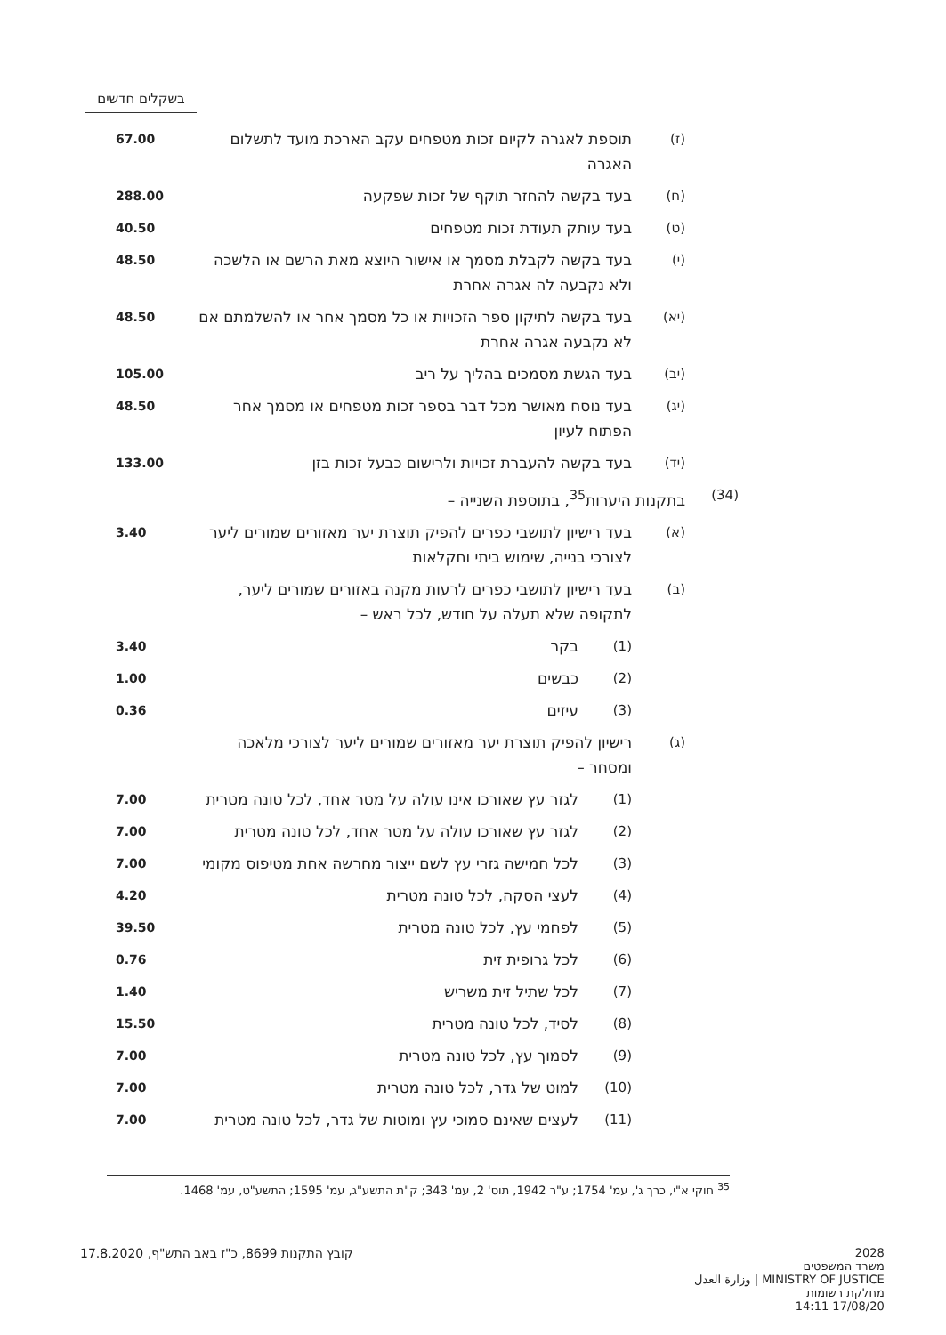בשקלים חדשים
| | (ז) | תוספת לאגרה לקיום זכות מטפחים עקב הארכת מועד לתשלום האגרה | | 67.00 |
| | (ח) | בעד בקשה להחזר תוקף של זכות שפקעה | | 288.00 |
| | (ט) | בעד עותק תעודת זכות מטפחים | | 40.50 |
| | (י) | בעד בקשה לקבלת מסמך או אישור היוצא מאת הרשם או הלשכה ולא נקבעה לה אגרה אחרת | | 48.50 |
| | (יא) | בעד בקשה לתיקון ספר הזכויות או כל מסמך אחר או להשלמתם אם לא נקבעה אגרה אחרת | | 48.50 |
| | (יב) | בעד הגשת מסמכים בהליך על ריב | | 105.00 |
| | (יג) | בעד נוסח מאושר מכל דבר בספר זכות מטפחים או מסמך אחר הפתוח לעיון | | 48.50 |
| | (יד) | בעד בקשה להעברת זכויות ולרישום כבעל זכות בזן | | 133.00 |
| (34) | בתקנות היערות<sup>35</sup>, בתוספת השנייה – | | | |
| | (א) | בעד רישיון לתושבי כפרים להפיק תוצרת יער מאזורים שמורים ליער לצורכי בנייה, שימוש ביתי וחקלאות | | 3.40 |
| | (ב) | בעד רישיון לתושבי כפרים לרעות מקנה באזורים שמורים ליער, לתקופה שלא תעלה על חודש, לכל ראש – | | |
| | | (1) | בקר | 3.40 |
| | | (2) | כבשים | 1.00 |
| | | (3) | עיזים | 0.36 |
| | (ג) | רישיון להפיק תוצרת יער מאזורים שמורים ליער לצורכי מלאכה ומסחר – | | |
| | | (1) | לגזר עץ שאורכו אינו עולה על מטר אחד, לכל טונה מטרית | 7.00 |
| | | (2) | לגזר עץ שאורכו עולה על מטר אחד, לכל טונה מטרית | 7.00 |
| | | (3) | לכל חמישה גזרי עץ לשם ייצור מחרשה אחת מטיפוס מקומי | 7.00 |
| | | (4) | לעצי הסקה, לכל טונה מטרית | 4.20 |
| | | (5) | לפחמי עץ, לכל טונה מטרית | 39.50 |
| | | (6) | לכל גרופית זית | 0.76 |
| | | (7) | לכל שתיל זית משריש | 1.40 |
| | | (8) | לסיד, לכל טונה מטרית | 15.50 |
| | | (9) | לסמוך עץ, לכל טונה מטרית | 7.00 |
| | | (10) | למוט של גדר, לכל טונה מטרית | 7.00 |
| | | (11) | לעצים שאינם סמוכי עץ ומוטות של גדר, לכל טונה מטרית | 7.00 |
<sup>35</sup> חוקי א"י, כרך ג', עמ' 1754; ע"ר 1942, תוס' 2, עמ' 343; ק"ת התשע"ג, עמ' 1595; התשע"ט, עמ' 1468.
קובץ התקנות 8699, כ"ז באב התש"ף, 17.8.2020
2028
משרד המשפטים
MINISTRY OF JUSTICE | وزارة العدل
מחלקת רשומות
17/08/20 14:11